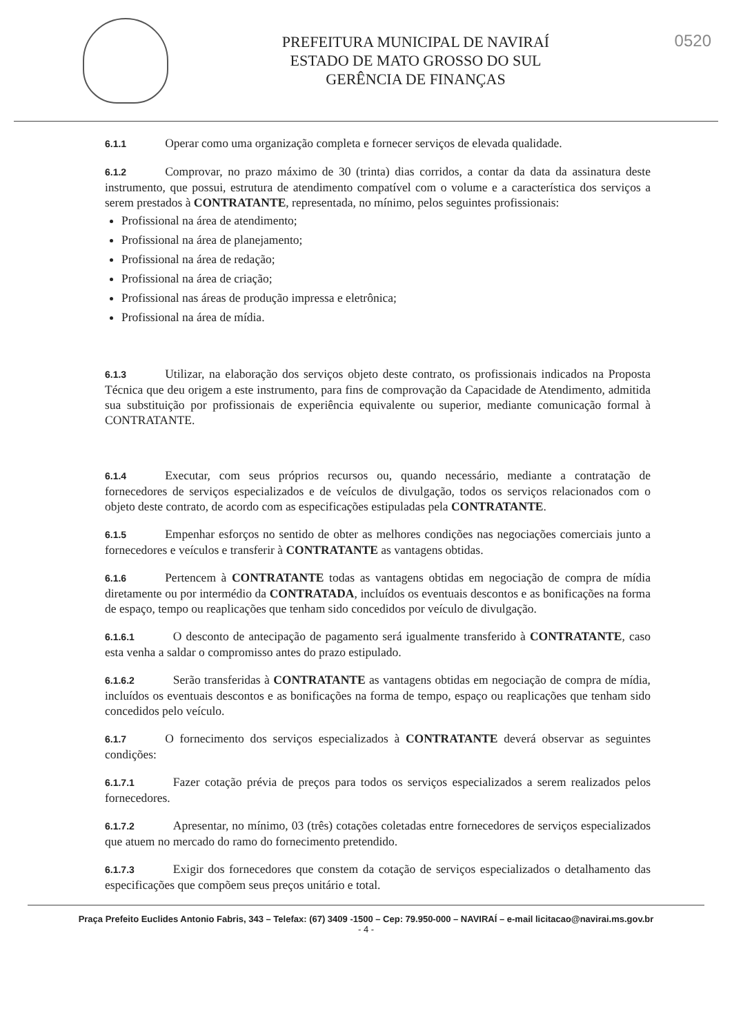PREFEITURA MUNICIPAL DE NAVIRAÍ
ESTADO DE MATO GROSSO DO SUL
GERÊNCIA DE FINANÇAS
0520
6.1.1 Operar como uma organização completa e fornecer serviços de elevada qualidade.
6.1.2 Comprovar, no prazo máximo de 30 (trinta) dias corridos, a contar da data da assinatura deste instrumento, que possui, estrutura de atendimento compatível com o volume e a característica dos serviços a serem prestados à CONTRATANTE, representada, no mínimo, pelos seguintes profissionais:
Profissional na área de atendimento;
Profissional na área de planejamento;
Profissional na área de redação;
Profissional na área de criação;
Profissional nas áreas de produção impressa e eletrônica;
Profissional na área de mídia.
6.1.3 Utilizar, na elaboração dos serviços objeto deste contrato, os profissionais indicados na Proposta Técnica que deu origem a este instrumento, para fins de comprovação da Capacidade de Atendimento, admitida sua substituição por profissionais de experiência equivalente ou superior, mediante comunicação formal à CONTRATANTE.
6.1.4 Executar, com seus próprios recursos ou, quando necessário, mediante a contratação de fornecedores de serviços especializados e de veículos de divulgação, todos os serviços relacionados com o objeto deste contrato, de acordo com as especificações estipuladas pela CONTRATANTE.
6.1.5 Empenhar esforços no sentido de obter as melhores condições nas negociações comerciais junto a fornecedores e veículos e transferir à CONTRATANTE as vantagens obtidas.
6.1.6 Pertencem à CONTRATANTE todas as vantagens obtidas em negociação de compra de mídia diretamente ou por intermédio da CONTRATADA, incluídos os eventuais descontos e as bonificações na forma de espaço, tempo ou reaplicações que tenham sido concedidos por veículo de divulgação.
6.1.6.1 O desconto de antecipação de pagamento será igualmente transferido à CONTRATANTE, caso esta venha a saldar o compromisso antes do prazo estipulado.
6.1.6.2 Serão transferidas à CONTRATANTE as vantagens obtidas em negociação de compra de mídia, incluídos os eventuais descontos e as bonificações na forma de tempo, espaço ou reaplicações que tenham sido concedidos pelo veículo.
6.1.7 O fornecimento dos serviços especializados à CONTRATANTE deverá observar as seguintes condições:
6.1.7.1 Fazer cotação prévia de preços para todos os serviços especializados a serem realizados pelos fornecedores.
6.1.7.2 Apresentar, no mínimo, 03 (três) cotações coletadas entre fornecedores de serviços especializados que atuem no mercado do ramo do fornecimento pretendido.
6.1.7.3 Exigir dos fornecedores que constem da cotação de serviços especializados o detalhamento das especificações que compõem seus preços unitário e total.
Praça Prefeito Euclides Antonio Fabris, 343 – Telefax: (67) 3409 -1500 – Cep: 79.950-000 – NAVIRAÍ – e-mail licitacao@navirai.ms.gov.br
- 4 -